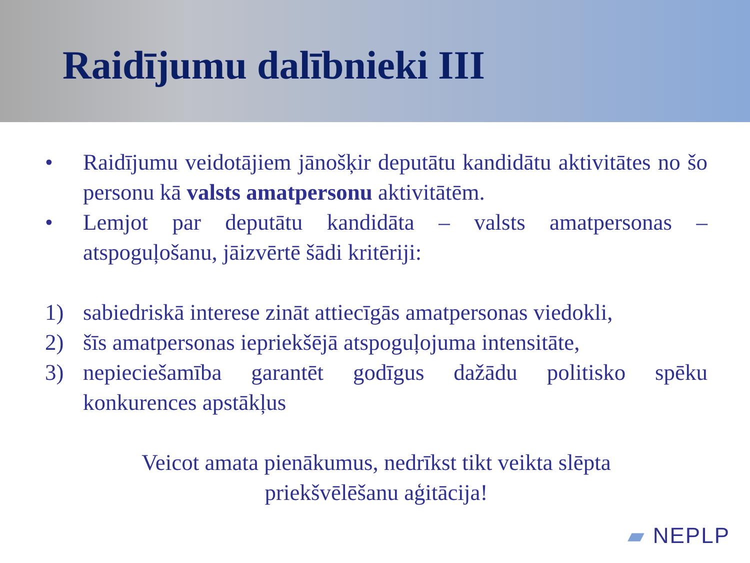Raidījumu dalībnieki III
• Raidījumu veidotājiem jānošķir deputātu kandidātu aktivitātes no šo personu kā valsts amatpersonu aktivitātēm.
• Lemjot par deputātu kandidāta – valsts amatpersonas – atspoguļošanu, jāizvērtē šādi kritēriji:
1) sabiedriskā interese zināt attiecīgās amatpersonas viedokli,
2) šīs amatpersonas iepriekšējā atspoguļojuma intensitāte,
3) nepieciešamība garantēt godīgus dažādu politisko spēku konkurences apstākļus
Veicot amata pienākumus, nedrīkst tikt veikta slēpta
priekšvēlēšanu aģitācija!
▰ NEPLP